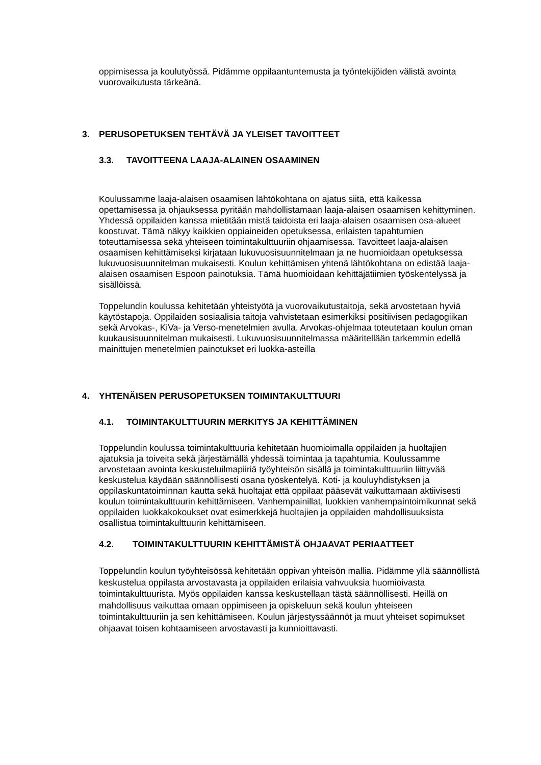oppimisessa ja koulutyössä. Pidämme oppilaantuntemusta ja työntekijöiden välistä avointa vuorovaikutusta tärkeänä.
3. PERUSOPETUKSEN TEHTÄVÄ JA YLEISET TAVOITTEET
3.3. TAVOITTEENA LAAJA-ALAINEN OSAAMINEN
Koulussamme laaja-alaisen osaamisen lähtökohtana on ajatus siitä, että kaikessa opettamisessa ja ohjauksessa pyritään mahdollistamaan laaja-alaisen osaamisen kehittyminen. Yhdessä oppilaiden kanssa mietitään mistä taidoista eri laaja-alaisen osaamisen osa-alueet koostuvat. Tämä näkyy kaikkien oppiaineiden opetuksessa, erilaisten tapahtumien toteuttamisessa sekä yhteiseen toimintakulttuuriin ohjaamisessa. Tavoitteet laaja-alaisen osaamisen kehittämiseksi kirjataan lukuvuosisuunnitelmaan ja ne huomioidaan opetuksessa lukuvuosisuunnitelman mukaisesti. Koulun kehittämisen yhtenä lähtökohtana on edistää laaja-alaisen osaamisen Espoon painotuksia. Tämä huomioidaan kehittäjätiimien työskentelyssä ja sisällöissä.
Toppelundin koulussa kehitetään yhteistyötä ja vuorovaikutustaitoja, sekä arvostetaan hyviä käytöstapoja. Oppilaiden sosiaalisia taitoja vahvistetaan esimerkiksi positiivisen pedagogiikan sekä Arvokas-, KiVa- ja Verso-menetelmien avulla. Arvokas-ohjelmaa toteutetaan koulun oman kuukausisuunnitelman mukaisesti. Lukuvuosisuunnitelmassa määritellään tarkemmin edellä mainittujen menetelmien painotukset eri luokka-asteilla
4. YHTENÄISEN PERUSOPETUKSEN TOIMINTAKULTTUURI
4.1. TOIMINTAKULTTUURIN MERKITYS JA KEHITTÄMINEN
Toppelundin koulussa toimintakulttuuria kehitetään huomioimalla oppilaiden ja huoltajien ajatuksia ja toiveita sekä järjestämällä yhdessä toimintaa ja tapahtumia. Koulussamme arvostetaan avointa keskusteluilmapiiriä työyhteisön sisällä ja toimintakulttuuriin liittyvää keskustelua käydään säännöllisesti osana työskentelyä. Koti- ja kouluyhdistyksen ja oppilaskuntatoiminnan kautta sekä huoltajat että oppilaat pääsevät vaikuttamaan aktiivisesti koulun toimintakulttuurin kehittämiseen. Vanhempainillat, luokkien vanhempaintoimikunnat sekä oppilaiden luokkakokoukset ovat esimerkkejä huoltajien ja oppilaiden mahdollisuuksista osallistua toimintakulttuurin kehittämiseen.
4.2. TOIMINTAKULTTUURIN KEHITTÄMISTÄ OHJAAVAT PERIAATTEET
Toppelundin koulun työyhteisössä kehitetään oppivan yhteisön mallia. Pidämme yllä säännöllistä keskustelua oppilasta arvostavasta ja oppilaiden erilaisia vahvuuksia huomioivasta toimintakulttuurista. Myös oppilaiden kanssa keskustellaan tästä säännöllisesti. Heillä on mahdollisuus vaikuttaa omaan oppimiseen ja opiskeluun sekä koulun yhteiseen toimintakulttuuriin ja sen kehittämiseen. Koulun järjestyssäännöt ja muut yhteiset sopimukset ohjaavat toisen kohtaamiseen arvostavasti ja kunnioittavasti.